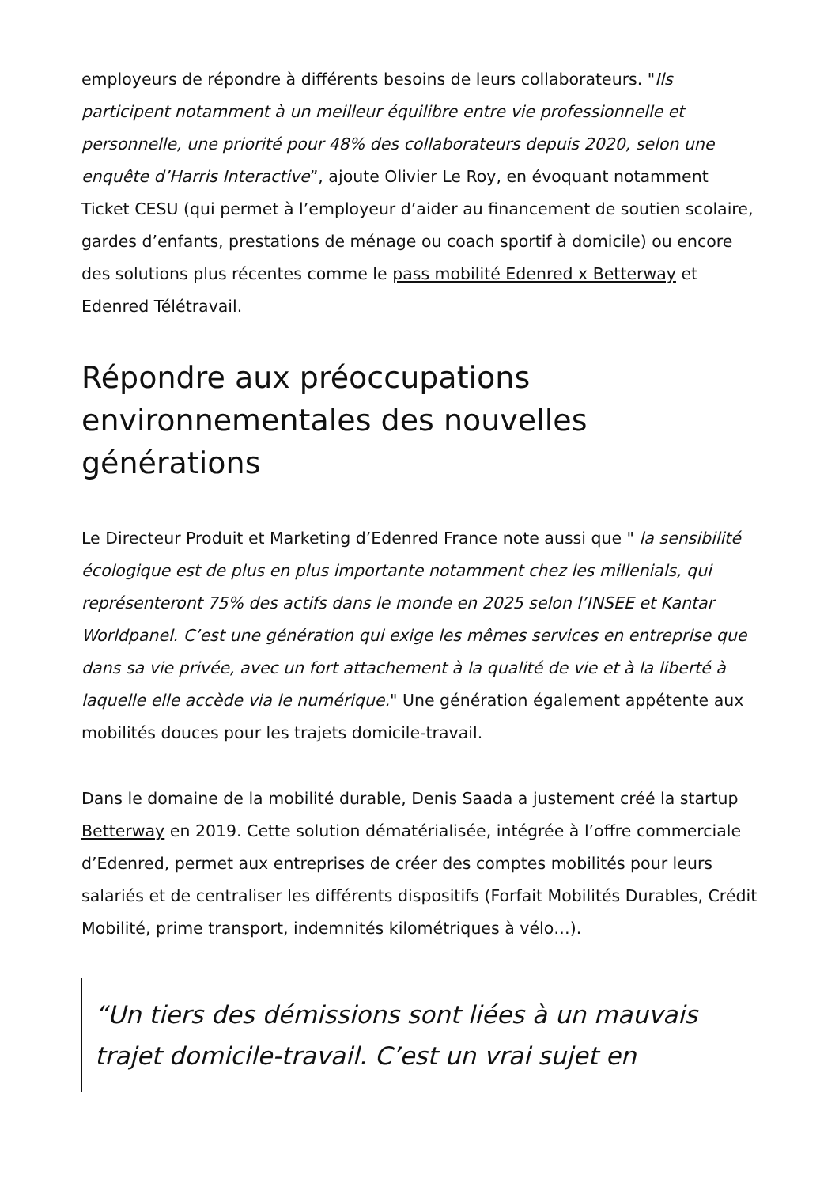employeurs de répondre à différents besoins de leurs collaborateurs. "Ils participent notamment à un meilleur équilibre entre vie professionnelle et personnelle, une priorité pour 48% des collaborateurs depuis 2020, selon une enquête d’Harris Interactive”, ajoute Olivier Le Roy, en évoquant notamment Ticket CESU (qui permet à l’employeur d’aider au financement de soutien scolaire, gardes d’enfants, prestations de ménage ou coach sportif à domicile) ou encore des solutions plus récentes comme le pass mobilité Edenred x Betterway et Edenred Télétravail.
Répondre aux préoccupations environnementales des nouvelles générations
Le Directeur Produit et Marketing d’Edenred France note aussi que " la sensibilité écologique est de plus en plus importante notamment chez les millenials, qui représenteront 75% des actifs dans le monde en 2025 selon l’INSEE et Kantar Worldpanel. C’est une génération qui exige les mêmes services en entreprise que dans sa vie privée, avec un fort attachement à la qualité de vie et à la liberté à laquelle elle accède via le numérique." Une génération également appétente aux mobilités douces pour les trajets domicile-travail.
Dans le domaine de la mobilité durable, Denis Saada a justement créé la startup Betterway en 2019. Cette solution dématérialisée, intégrée à l’offre commerciale d’Edenred, permet aux entreprises de créer des comptes mobilités pour leurs salariés et de centraliser les différents dispositifs (Forfait Mobilités Durables, Crédit Mobilité, prime transport, indemnités kilométriques à vélo…).
“Un tiers des démissions sont liées à un mauvais trajet domicile-travail. C’est un vrai sujet en